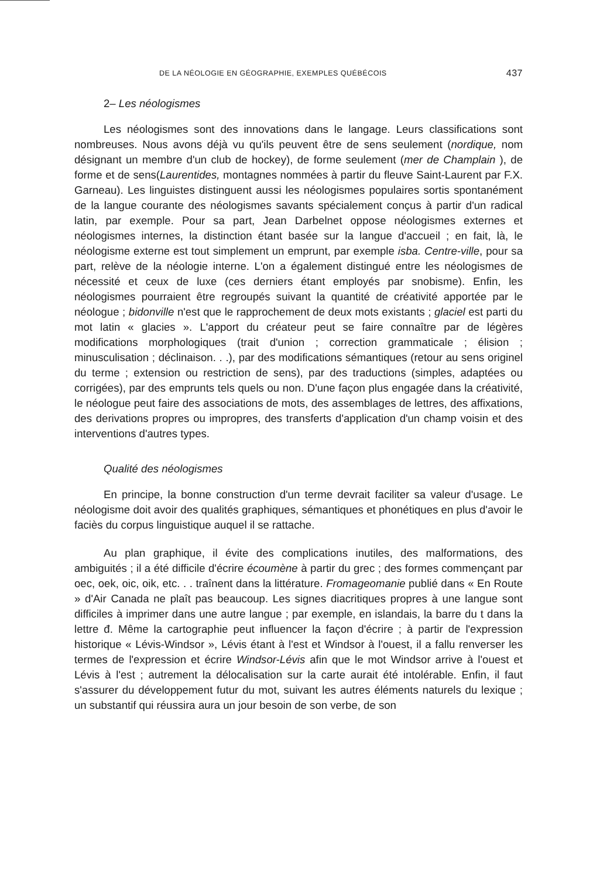DE LA NÉOLOGIE EN GÉOGRAPHIE, EXEMPLES QUÉBÉCOIS 437
2– Les néologismes
Les néologismes sont des innovations dans le langage. Leurs classifications sont nombreuses. Nous avons déjà vu qu'ils peuvent être de sens seulement (nordique, nom désignant un membre d'un club de hockey), de forme seulement (mer de Champlain ), de forme et de sens(Laurentides, montagnes nommées à partir du fleuve Saint-Laurent par F.X. Garneau). Les linguistes distinguent aussi les néologismes populaires sortis spontanément de la langue courante des néologismes savants spécialement conçus à partir d'un radical latin, par exemple. Pour sa part, Jean Darbelnet oppose néologismes externes et néologismes internes, la distinction étant basée sur la langue d'accueil ; en fait, là, le néologisme externe est tout simplement un emprunt, par exemple isba. Centre-ville, pour sa part, relève de la néologie interne. L'on a également distingué entre les néologismes de nécessité et ceux de luxe (ces derniers étant employés par snobisme). Enfin, les néologismes pourraient être regroupés suivant la quantité de créativité apportée par le néologue ; bidonville n'est que le rapprochement de deux mots existants ; glaciel est parti du mot latin « glacies ». L'apport du créateur peut se faire connaître par de légères modifications morphologiques (trait d'union ; correction grammaticale ; élision ; minusculisation ; déclinaison. . .), par des modifications sémantiques (retour au sens originel du terme ; extension ou restriction de sens), par des traductions (simples, adaptées ou corrigées), par des emprunts tels quels ou non. D'une façon plus engagée dans la créativité, le néologue peut faire des associations de mots, des assemblages de lettres, des affixations, des derivations propres ou impropres, des transferts d'application d'un champ voisin et des interventions d'autres types.
Qualité des néologismes
En principe, la bonne construction d'un terme devrait faciliter sa valeur d'usage. Le néologisme doit avoir des qualités graphiques, sémantiques et phonétiques en plus d'avoir le faciès du corpus linguistique auquel il se rattache.
Au plan graphique, il évite des complications inutiles, des malformations, des ambiguités ; il a été difficile d'écrire écoumène à partir du grec ; des formes commençant par oec, oek, oic, oik, etc. . . traînent dans la littérature. Fromageomanie publié dans « En Route » d'Air Canada ne plaît pas beaucoup. Les signes diacritiques propres à une langue sont difficiles à imprimer dans une autre langue ; par exemple, en islandais, la barre du t dans la lettre đ. Même la cartographie peut influencer la façon d'écrire ; à partir de l'expression historique « Lévis-Windsor », Lévis étant à l'est et Windsor à l'ouest, il a fallu renverser les termes de l'expression et écrire Windsor-Lévis afin que le mot Windsor arrive à l'ouest et Lévis à l'est ; autrement la délocalisation sur la carte aurait été intolérable. Enfin, il faut s'assurer du développement futur du mot, suivant les autres éléments naturels du lexique ; un substantif qui réussira aura un jour besoin de son verbe, de son